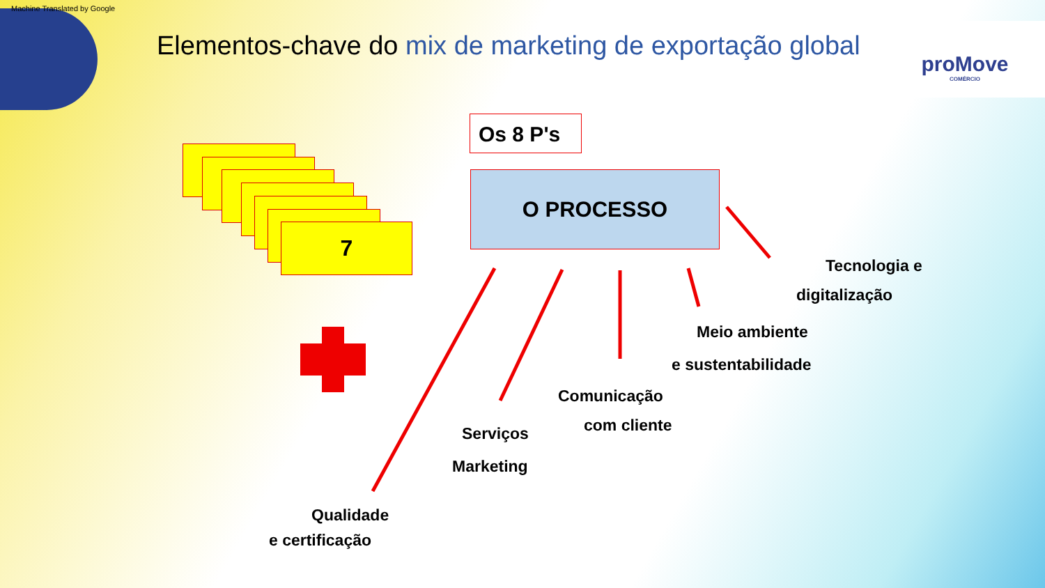Machine Translated by Google
Elementos-chave do mix de marketing de exportação global
proMove
COMÉRCIO
Os 8 P's
O PROCESSO
7
Tecnologia e
digitalização
Meio ambiente
e sustentabilidade
Comunicação
com cliente
Serviços
Marketing
Qualidade
e certificação